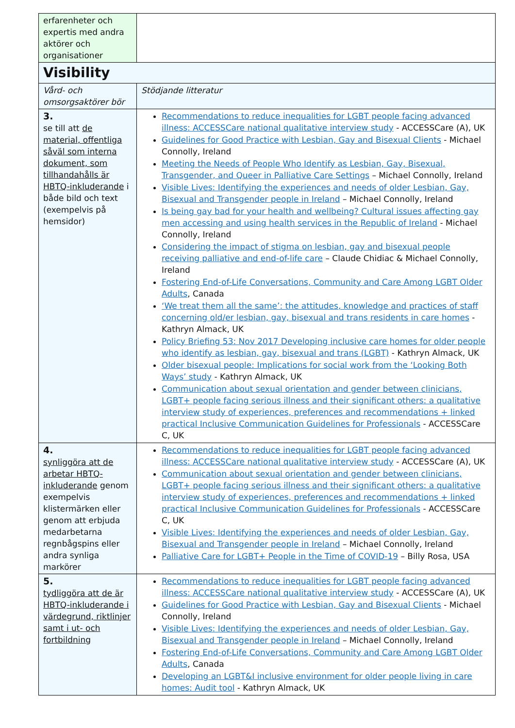| erfarenheter och expertis med andra aktörer och organisationer | |
| Visibility | |
| Vård- och omsorgsaktörer bör | Stödjande litteratur |
| 3. se till att de material, offentliga såväl som interna dokument, som tillhandahålls är HBTQ-inkluderande i både bild och text (exempelvis på hemsidor) | Recommendations to reduce inequalities for LGBT people facing advanced illness: ACCESSCare national qualitative interview study - ACCESSCare (A), UK Guidelines for Good Practice with Lesbian, Gay and Bisexual Clients - Michael Connolly, Ireland Meeting the Needs of People Who Identify as Lesbian, Gay, Bisexual, Transgender, and Queer in Palliative Care Settings – Michael Connolly, Ireland Visible Lives: Identifying the experiences and needs of older Lesbian, Gay, Bisexual and Transgender people in Ireland – Michael Connolly, Ireland Is being gay bad for your health and wellbeing? Cultural issues affecting gay men accessing and using health services in the Republic of Ireland - Michael Connolly, Ireland Considering the impact of stigma on lesbian, gay and bisexual people receiving palliative and end-of-life care – Claude Chidiac & Michael Connolly, Ireland Fostering End-of-Life Conversations, Community and Care Among LGBT Older Adults , Canada ‘We treat them all the same’: the attitudes, knowledge and practices of staff concerning old/er lesbian, gay, bisexual and trans residents in care homes - Kathryn Almack, UK Policy Briefing 53: Nov 2017 Developing inclusive care homes for older people who identify as lesbian, gay, bisexual and trans (LGBT) - Kathryn Almack, UK Older bisexual people: Implications for social work from the ‘Looking Both Ways’ study - Kathryn Almack, UK Communication about sexual orientation and gender between clinicians, LGBT+ people facing serious illness and their significant others: a qualitative interview study of experiences, preferences and recommendations + linked practical Inclusive Communication Guidelines for Professionals - ACCESSCare C, UK |
| 4. synliggöra att de arbetar HBTQ-inkluderande genom exempelvis klistermärken eller genom att erbjuda medarbetarna regnbågspins eller andra synliga markörer | Recommendations to reduce inequalities for LGBT people facing advanced illness: ACCESSCare national qualitative interview study - ACCESSCare (A), UK Communication about sexual orientation and gender between clinicians, LGBT+ people facing serious illness and their significant others: a qualitative interview study of experiences, preferences and recommendations + linked practical Inclusive Communication Guidelines for Professionals - ACCESSCare C, UK Visible Lives: Identifying the experiences and needs of older Lesbian, Gay, Bisexual and Transgender people in Ireland – Michael Connolly, Ireland Palliative Care for LGBT+ People in the Time of COVID-19 – Billy Rosa, USA |
| 5. tydliggöra att de är HBTQ-inkluderande i värdegrund, riktlinjer samt i ut- och fortbildning | Recommendations to reduce inequalities for LGBT people facing advanced illness: ACCESSCare national qualitative interview study - ACCESSCare (A), UK Guidelines for Good Practice with Lesbian, Gay and Bisexual Clients - Michael Connolly, Ireland Visible Lives: Identifying the experiences and needs of older Lesbian, Gay, Bisexual and Transgender people in Ireland – Michael Connolly, Ireland Fostering End-of-Life Conversations, Community and Care Among LGBT Older Adults , Canada Developing an LGBT&I inclusive environment for older people living in care homes: Audit tool - Kathryn Almack, UK |